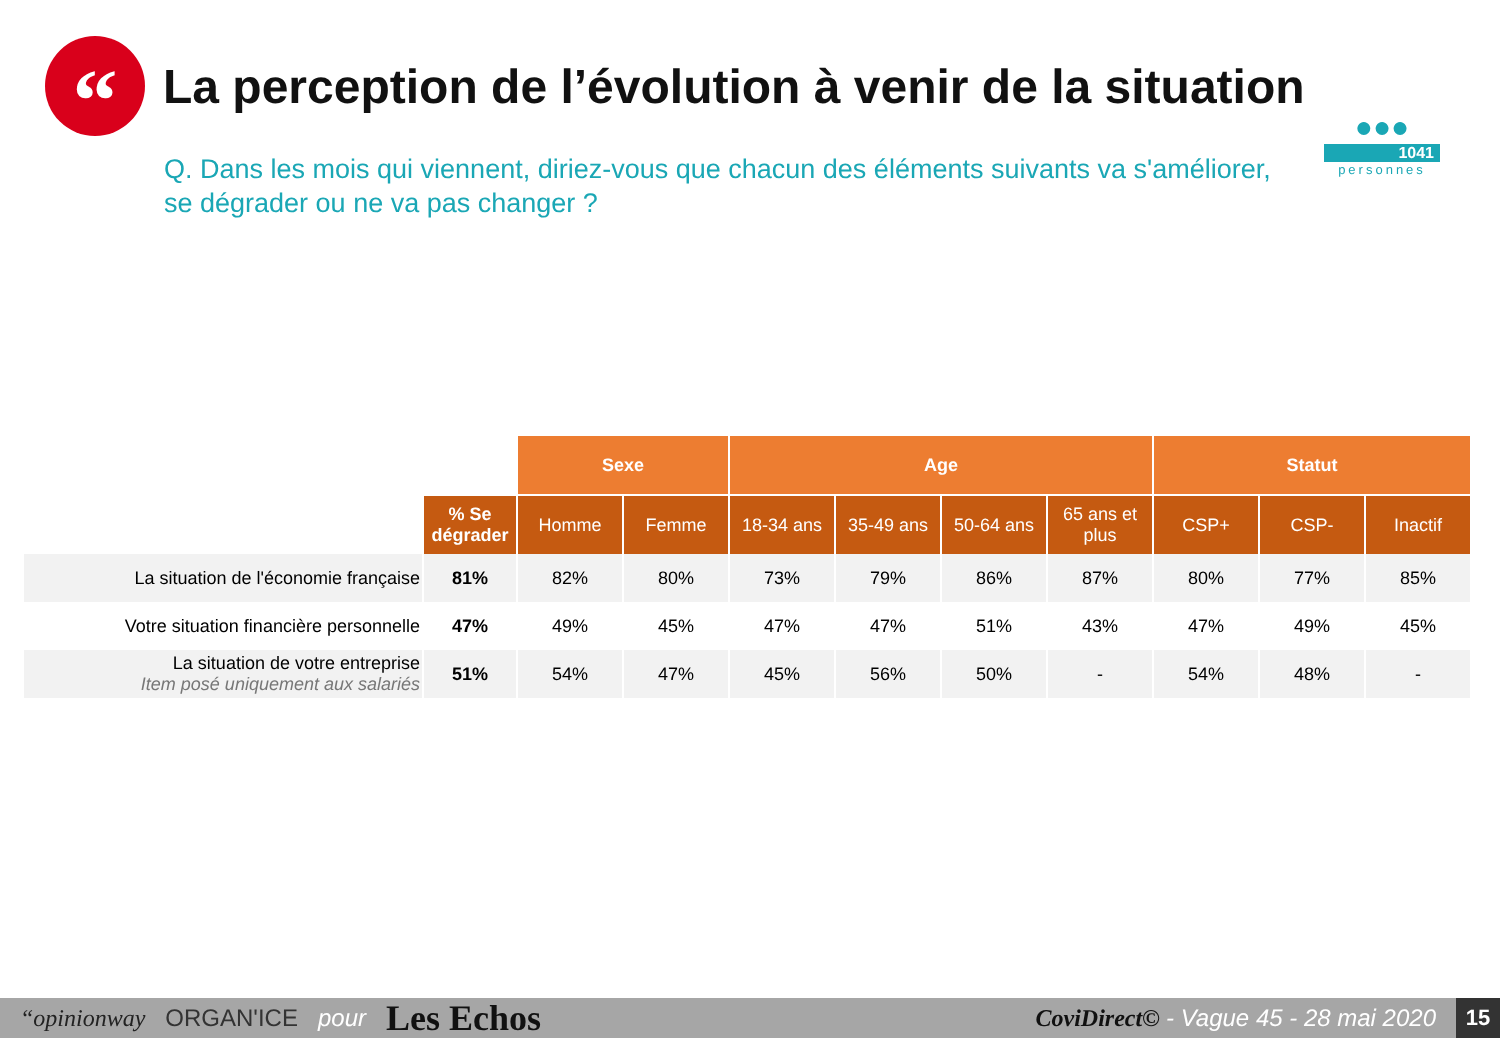“
La perception de l’évolution à venir de la situation
Q. Dans les mois qui viennent, diriez-vous que chacun des éléments suivants va s'améliorer, se dégrader ou ne va pas changer ?
●●●
1041
personnes
| | | Sexe | | Age | | | | Statut | | |
| --- | --- | --- | --- | --- | --- | --- | --- | --- | --- | --- |
| | % Se dégrader | Homme | Femme | 18-34 ans | 35-49 ans | 50-64 ans | 65 ans et plus | CSP+ | CSP- | Inactif |
| La situation de l'économie française | 81% | 82% | 80% | 73% | 79% | 86% | 87% | 80% | 77% | 85% |
| Votre situation financière personnelle | 47% | 49% | 45% | 47% | 47% | 51% | 43% | 47% | 49% | 45% |
| La situation de votre entreprise Item posé uniquement aux salariés | 51% | 54% | 47% | 45% | 56% | 50% | - | 54% | 48% | - |
“opinionway ORGAN'ICE pour Les Echos CoviDirect© - Vague 45 - 28 mai 2020
15